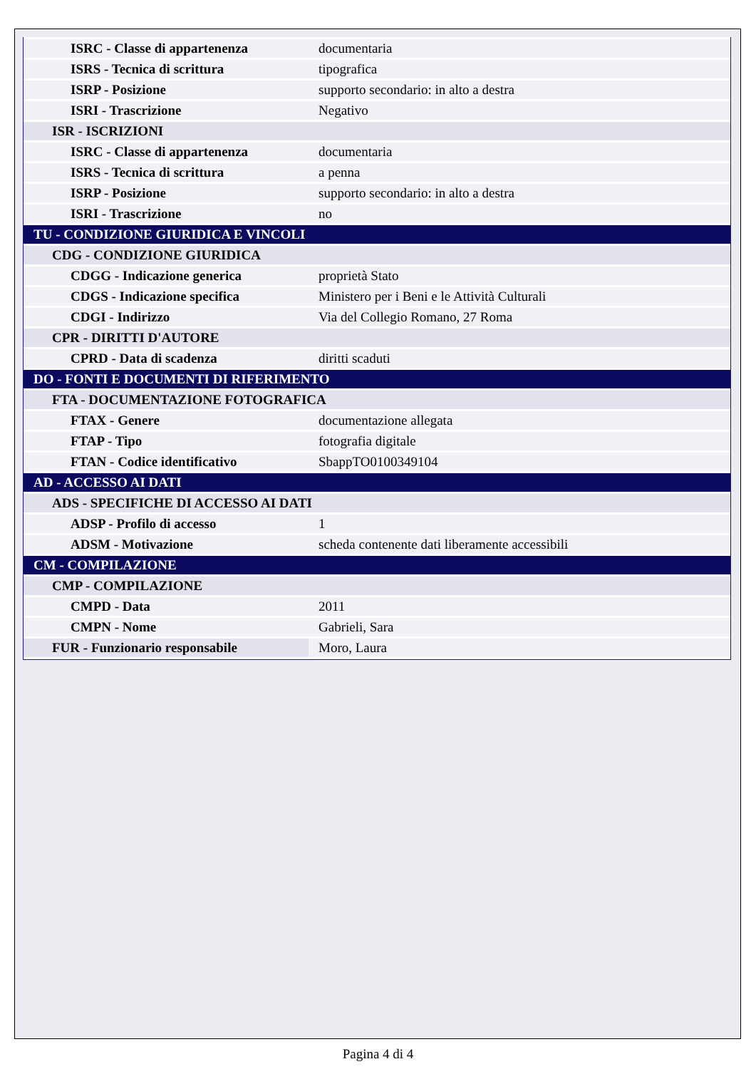| ISRC - Classe di appartenenza | documentaria |
| ISRS - Tecnica di scrittura | tipografica |
| ISRP - Posizione | supporto secondario: in alto a destra |
| ISRI - Trascrizione | Negativo |
| ISR - ISCRIZIONI | |
| ISRC - Classe di appartenenza | documentaria |
| ISRS - Tecnica di scrittura | a penna |
| ISRP - Posizione | supporto secondario: in alto a destra |
| ISRI - Trascrizione | no |
| TU - CONDIZIONE GIURIDICA E VINCOLI | |
| CDG - CONDIZIONE GIURIDICA | |
| CDGG - Indicazione generica | proprietà Stato |
| CDGS - Indicazione specifica | Ministero per i Beni e le Attività Culturali |
| CDGI - Indirizzo | Via del Collegio Romano, 27 Roma |
| CPR - DIRITTI D'AUTORE | |
| CPRD - Data di scadenza | diritti scaduti |
| DO - FONTI E DOCUMENTI DI RIFERIMENTO | |
| FTA - DOCUMENTAZIONE FOTOGRAFICA | |
| FTAX - Genere | documentazione allegata |
| FTAP - Tipo | fotografia digitale |
| FTAN - Codice identificativo | SbappTO0100349104 |
| AD - ACCESSO AI DATI | |
| ADS - SPECIFICHE DI ACCESSO AI DATI | |
| ADSP - Profilo di accesso | 1 |
| ADSM - Motivazione | scheda contenente dati liberamente accessibili |
| CM - COMPILAZIONE | |
| CMP - COMPILAZIONE | |
| CMPD - Data | 2011 |
| CMPN - Nome | Gabrieli, Sara |
| FUR - Funzionario responsabile | Moro, Laura |
Pagina 4 di 4